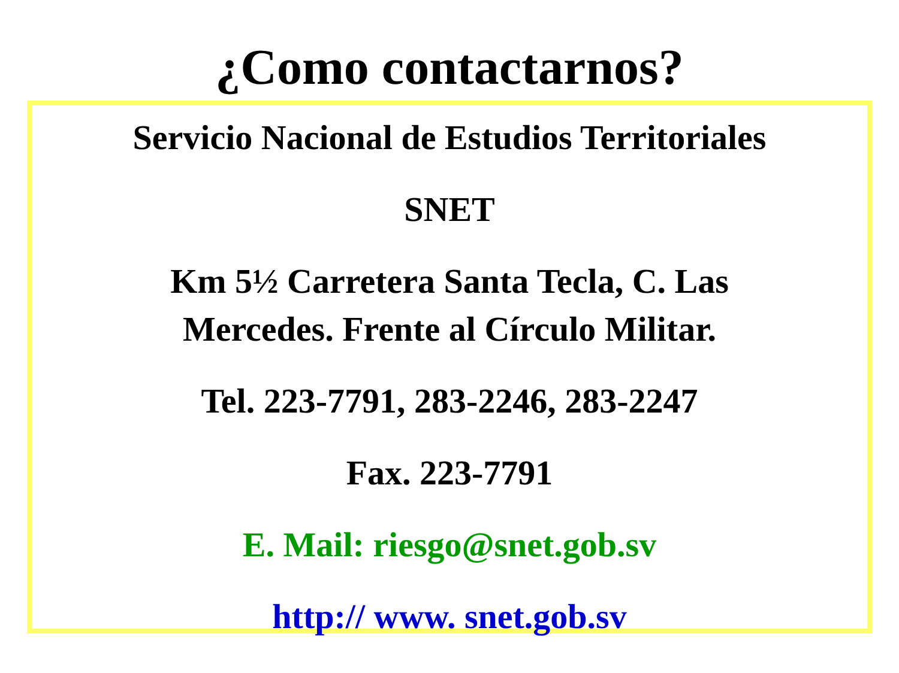¿Como contactarnos?
Servicio Nacional de Estudios Territoriales
SNET
Km 5½ Carretera Santa Tecla, C. Las
Mercedes. Frente al Círculo Militar.
Tel. 223-7791, 283-2246, 283-2247
Fax. 223-7791
E. Mail: riesgo@snet.gob.sv
http:// www. snet.gob.sv